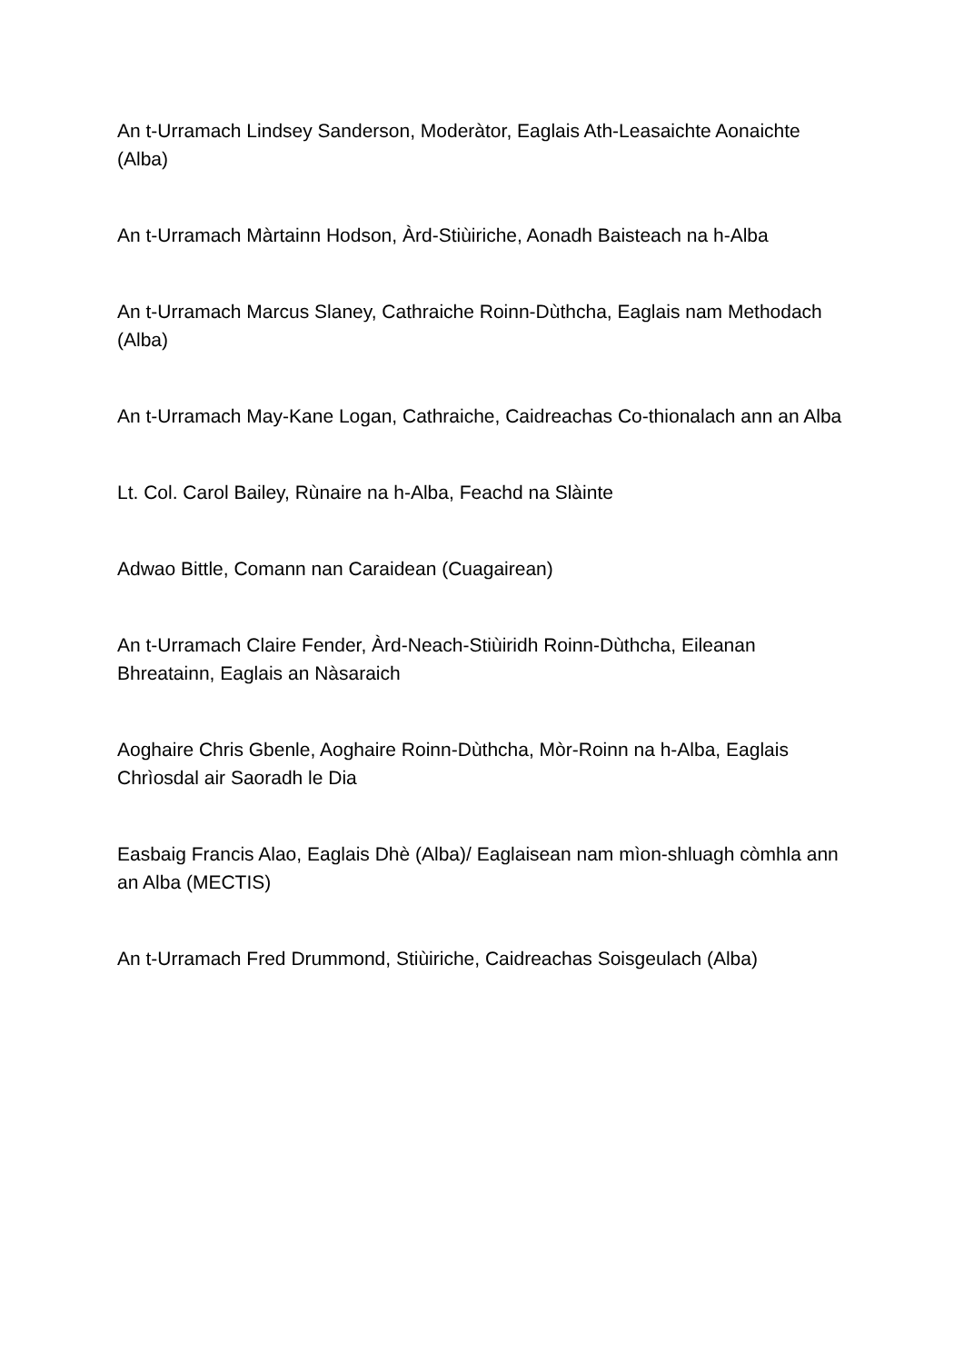An t-Urramach Lindsey Sanderson, Moderàtor, Eaglais Ath-Leasaichte Aonaichte (Alba)
An t-Urramach Màrtainn Hodson, Àrd-Stiùiriche, Aonadh Baisteach na h-Alba
An t-Urramach Marcus Slaney, Cathraiche Roinn-Dùthcha, Eaglais nam Methodach (Alba)
An t-Urramach May-Kane Logan, Cathraiche, Caidreachas Co-thionalach ann an Alba
Lt. Col. Carol Bailey, Rùnaire na h-Alba, Feachd na Slàinte
Adwao Bittle, Comann nan Caraidean (Cuagairean)
An t-Urramach Claire Fender, Àrd-Neach-Stiùiridh Roinn-Dùthcha, Eileanan Bhreatainn, Eaglais an Nàsaraich
Aoghaire Chris Gbenle, Aoghaire Roinn-Dùthcha, Mòr-Roinn na h-Alba, Eaglais Chrìosdal air Saoradh le Dia
Easbaig Francis Alao, Eaglais Dhè (Alba)/ Eaglaisean nam mìon-shluagh còmhla ann an Alba (MECTIS)
An t-Urramach Fred Drummond, Stiùiriche, Caidreachas Soisgeulach (Alba)